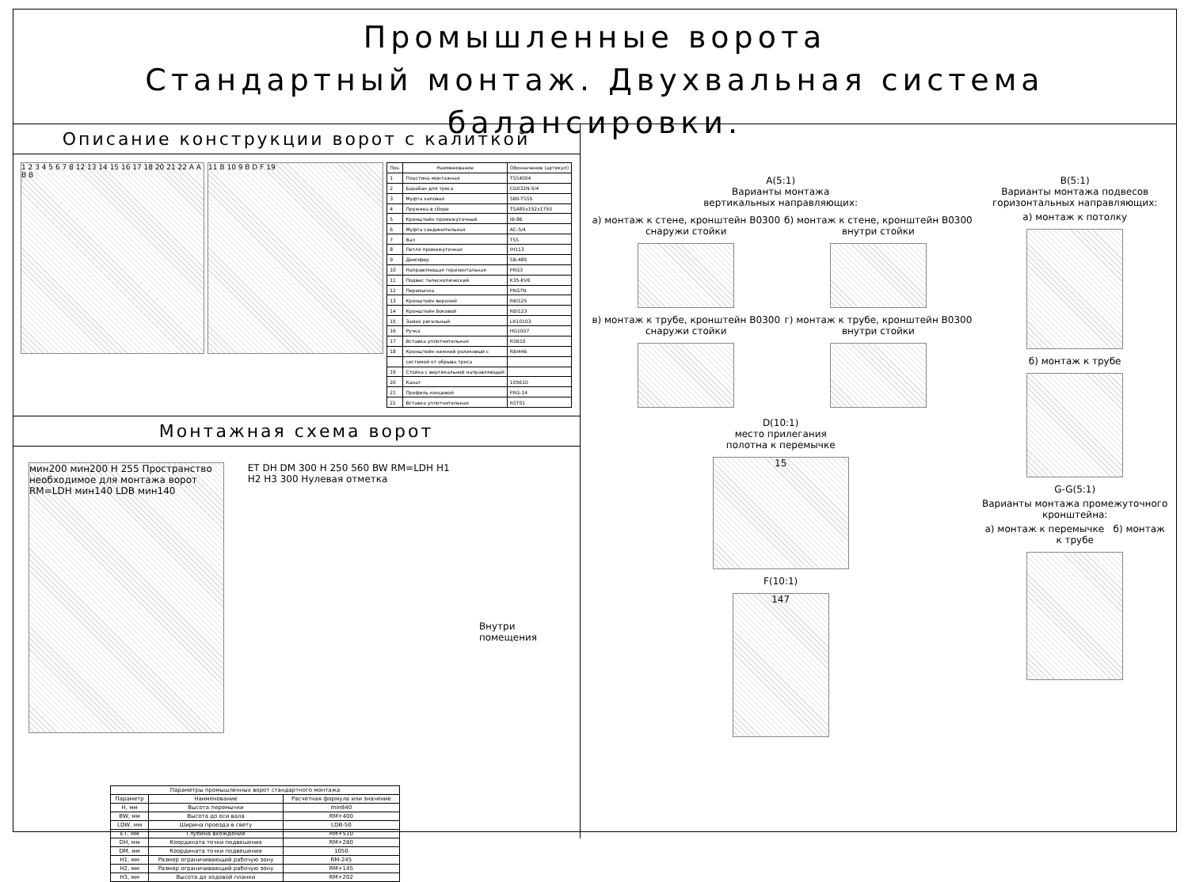Промышленные ворота
Стандартный монтаж. Двухвальная система балансировки.
Описание конструкции ворот с калиткой
1 2 3 4 5 6 7 8 12 13 14 15 16 17 18 20 21 22 A A B B
11 B 10 9 B D F 19
| Поз. | Наименование | Обозначение (артикул) |
| --- | --- | --- |
| 1 | Пластина монтажная | TSS4004 |
| 2 | Барабан для троса | CD032N-5/4 |
| 3 | Муфта хаповая | SB0-TSS5 |
| 4 | Пружина в сборе | TSA85x152x1750 |
| 5 | Кронштейн промежуточный | IB-86 |
| 6 | Муфта соединительная | AC-5/4 |
| 7 | Вал | TSS |
| 8 | Петля промежуточная | IH113 |
| 9 | Демпфер | SB-485 |
| 10 | Направляющая горизонтальная | PRG3 |
| 11 | Подвес телескопический | K35-KV6 |
| 12 | Перемычка | PRG7N |
| 13 | Кронштейн верхний | RBI125 |
| 14 | Кронштейн боковой | RBI123 |
| 15 | Замок ригельный | LR10103 |
| 16 | Ручка | HG1007 |
| 17 | Вставка уплотнительная | RSB10 |
| 18 | Кронштейн нижний роликовый с | RBI446 |
| | системой от обрыва троса | |
| 19 | Стойка с вертикальной направляющей | |
| 20 | Канат | 105610 |
| 21 | Профиль концевой | PRG-14 |
| 22 | Вставка уплотнительная | RST01 |
Монтажная схема ворот
мин200 мин200 H 255 Пространство необходимое для монтажа ворот RM=LDH мин140 LDB мин140
ET DH DM 300 H 250 560 BW RM=LDH H1 H2 H3 300 Нулевая отметка
Внутри помещения
| Параметры промышленных ворот стандартного монтажа | | |
| --- | --- | --- |
| Параметр | Наименование | Расчетная формула или значение |
| H, мм | Высота перемычки | min840 |
| BW, мм | Высота до оси вала | RM+400 |
| LDW, мм | Ширина проезда в свету | LDB-50 |
| ET, мм | Глубина вхождения | RM+510 |
| DH, мм | Координата точки подвешения | RM+280 |
| DM, мм | Координата точки подвешения | 1050 |
| H1, мм | Размер ограничивающий рабочую зону | RM-245 |
| H2, мм | Размер ограничивающий рабочую зону | RM+145 |
| H3, мм | Высота до ходовой планки | RM+202 |
A(5:1)
Варианты монтажа
вертикальных направляющих:
а) монтаж к стене, кронштейн B0300 снаружи стойки
в) монтаж к трубе, кронштейн B0300 снаружи стойки
б) монтаж к стене, кронштейн B0300 внутри стойки
г) монтаж к трубе, кронштейн B0300 внутри стойки
D(10:1)
место прилегания
полотна к перемычке
15
F(10:1)
147
B(5:1)
Варианты монтажа подвесов горизонтальных направляющих:
а) монтаж к потолку
б) монтаж к трубе
G-G(5:1)
Варианты монтажа промежуточного кронштейна:
а) монтаж к перемычке б) монтаж к трубе